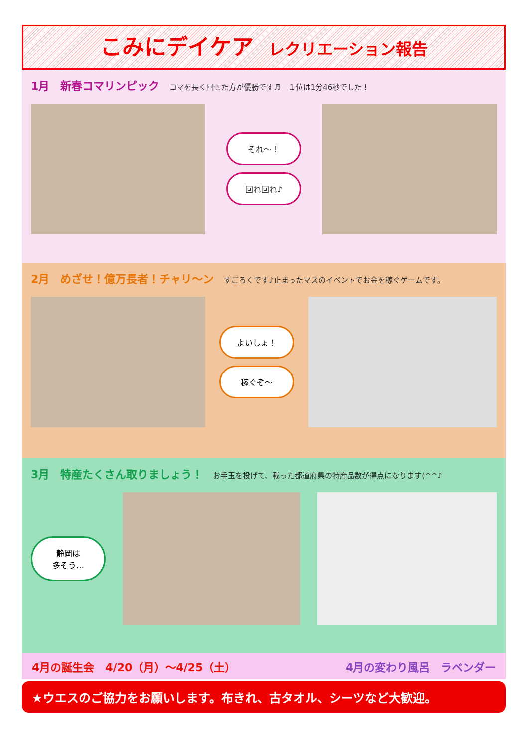こみにデイケア レクリエーション報告
1月　新春コマリンピック コマを長く回せた方が優勝です♬　１位は1分46秒でした！
それ～！
回れ回れ♪
2月　めざせ！億万長者！チャリ～ン すごろくです♪止まったマスのイベントでお金を稼ぐゲームです。
よいしょ！
稼ぐぞ～
3月　特産たくさん取りましょう！ お手玉を投げて、載った都道府県の特産品数が得点になります(^^♪
静岡は
多そう…
4月の誕生会　4/20（月）～4/25（土） 4月の変わり風呂　ラベンダー
★ウエスのご協力をお願いします。布きれ、古タオル、シーツなど大歓迎。